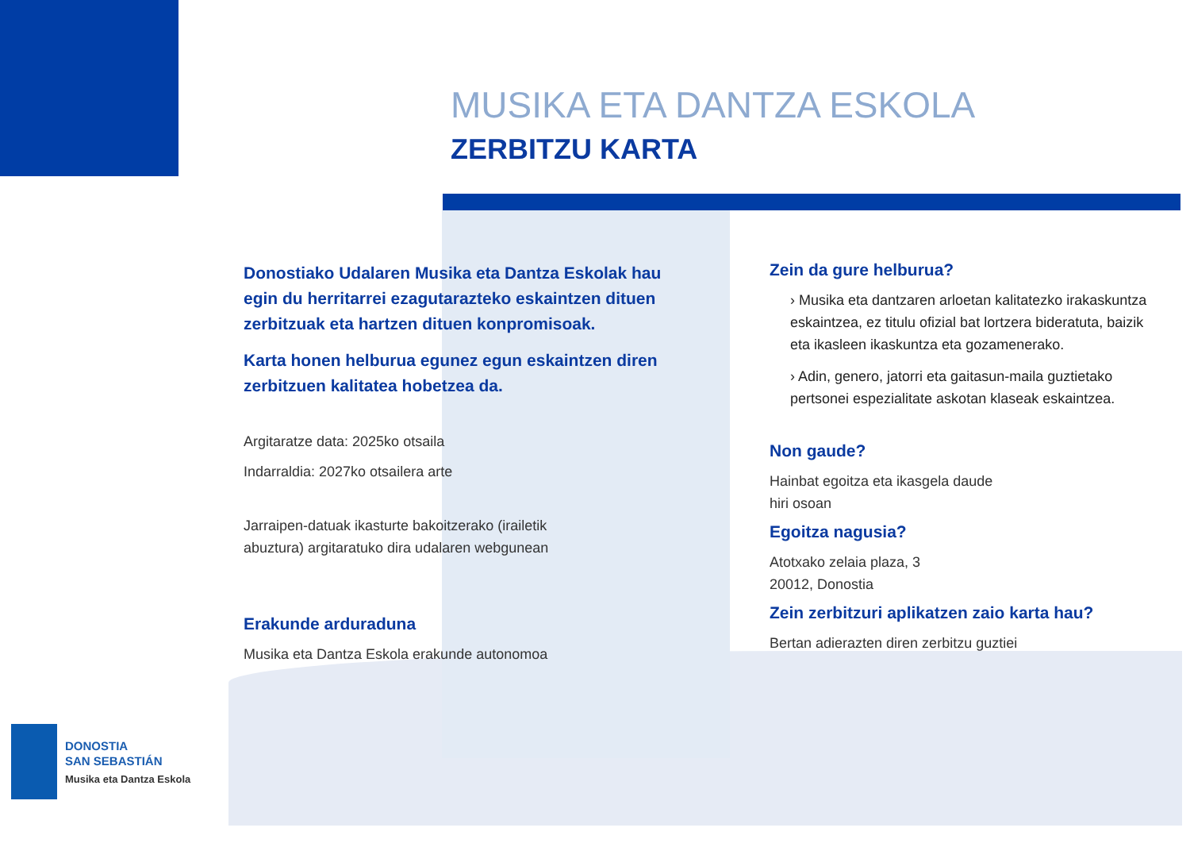MUSIKA ETA DANTZA ESKOLA
ZERBITZU KARTA
Donostiako Udalaren Musika eta Dantza Eskolak hau egin du herritarrei ezagutarazteko eskaintzen dituen zerbitzuak eta hartzen dituen konpromisoak.
Karta honen helburua egunez egun eskaintzen diren zerbitzuen kalitatea hobetzea da.
Argitaratze data: 2025ko otsaila
Indarraldia: 2027ko otsailera arte
Jarraipen-datuak ikasturte bakoitzerako (irailetik abuztura) argitaratuko dira udalaren webgunean
Erakunde arduraduna
Musika eta Dantza Eskola erakunde autonomoa
Zein da gure helburua?
› Musika eta dantzaren arloetan kalitatezko irakaskuntza eskaintzea, ez titulu ofizial bat lortzera bideratuta, baizik eta ikasleen ikaskuntza eta gozamenerako.
› Adin, genero, jatorri eta gaitasun-maila guztietako pertsonei espezialitate askotan klaseak eskaintzea.
Non gaude?
Hainbat egoitza eta ikasgela daude
hiri osoan
Egoitza nagusia?
Atotxako zelaia plaza, 3
20012, Donostia
Zein zerbitzuri aplikatzen zaio karta hau?
Bertan adierazten diren zerbitzu guztiei
DONOSTIA
SAN SEBASTIÁN
Musika eta Dantza Eskola